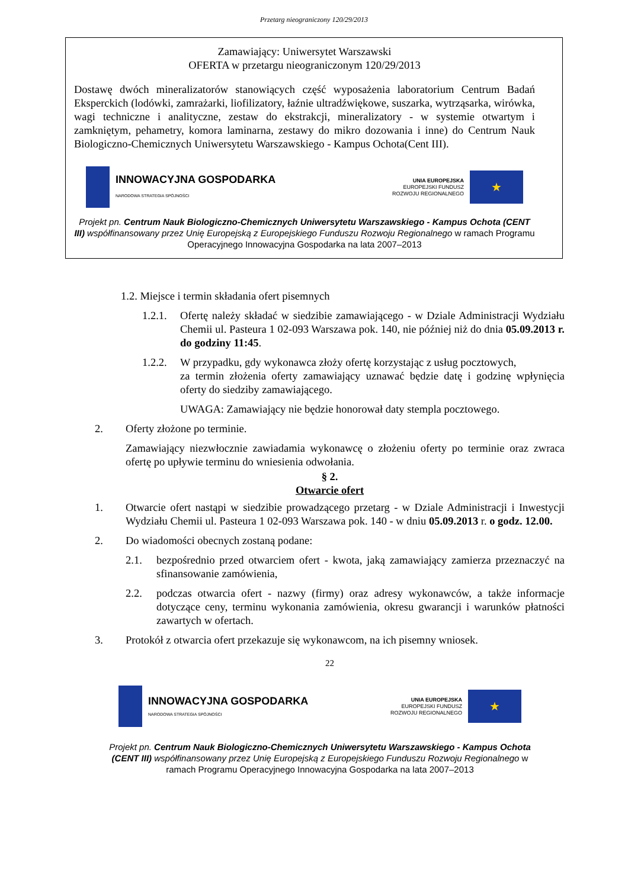Przetarg nieograniczony 120/29/2013
Zamawiający: Uniwersytet Warszawski
OFERTA w przetargu nieograniczonym 120/29/2013
Dostawę dwóch mineralizatorów stanowiących część wyposażenia laboratorium Centrum Badań Eksperckich (lodówki, zamrażarki, liofilizatory, łaźnie ultradźwiękowe, suszarka, wytrząsarka, wirówka, wagi techniczne i analityczne, zestaw do ekstrakcji, mineralizatory - w systemie otwartym i zamkniętym, pehametry, komora laminarna, zestawy do mikro dozowania i inne) do Centrum Nauk Biologiczno-Chemicznych Uniwersytetu Warszawskiego - Kampus Ochota(Cent III).
INNOWACYJNA GOSPODARKA
NARODOWA STRATEGIA SPÓJNOŚCI
UNIA EUROPEJSKA
EUROPEJSKI FUNDUSZ
ROZWOJU REGIONALNEGO
★
Projekt pn. Centrum Nauk Biologiczno-Chemicznych Uniwersytetu Warszawskiego - Kampus Ochota (CENT III) współfinansowany przez Unię Europejską z Europejskiego Funduszu Rozwoju Regionalnego w ramach Programu Operacyjnego Innowacyjna Gospodarka na lata 2007–2013
1.2. Miejsce i termin składania ofert pisemnych
1.2.1. Ofertę należy składać w siedzibie zamawiającego - w Dziale Administracji Wydziału Chemii ul. Pasteura 1 02-093 Warszawa pok. 140, nie później niż do dnia 05.09.2013 r. do godziny 11:45.
1.2.2. W przypadku, gdy wykonawca złoży ofertę korzystając z usług pocztowych,
za termin złożenia oferty zamawiający uznawać będzie datę i godzinę wpłynięcia oferty do siedziby zamawiającego.
UWAGA: Zamawiający nie będzie honorował daty stempla pocztowego.
2. Oferty złożone po terminie.
Zamawiający niezwłocznie zawiadamia wykonawcę o złożeniu oferty po terminie oraz zwraca ofertę po upływie terminu do wniesienia odwołania.
§ 2.
Otwarcie ofert
1. Otwarcie ofert nastąpi w siedzibie prowadzącego przetarg - w Dziale Administracji i Inwestycji Wydziału Chemii ul. Pasteura 1 02-093 Warszawa pok. 140 - w dniu 05.09.2013 r. o godz. 12.00.
2. Do wiadomości obecnych zostaną podane:
2.1. bezpośrednio przed otwarciem ofert - kwota, jaką zamawiający zamierza przeznaczyć na sfinansowanie zamówienia,
2.2. podczas otwarcia ofert - nazwy (firmy) oraz adresy wykonawców, a także informacje dotyczące ceny, terminu wykonania zamówienia, okresu gwarancji i warunków płatności zawartych w ofertach.
3. Protokół z otwarcia ofert przekazuje się wykonawcom, na ich pisemny wniosek.
22
INNOWACYJNA GOSPODARKA
NARODOWA STRATEGIA SPÓJNOŚCI
UNIA EUROPEJSKA
EUROPEJSKI FUNDUSZ
ROZWOJU REGIONALNEGO
★
Projekt pn. Centrum Nauk Biologiczno-Chemicznych Uniwersytetu Warszawskiego - Kampus Ochota (CENT III) współfinansowany przez Unię Europejską z Europejskiego Funduszu Rozwoju Regionalnego w ramach Programu Operacyjnego Innowacyjna Gospodarka na lata 2007–2013